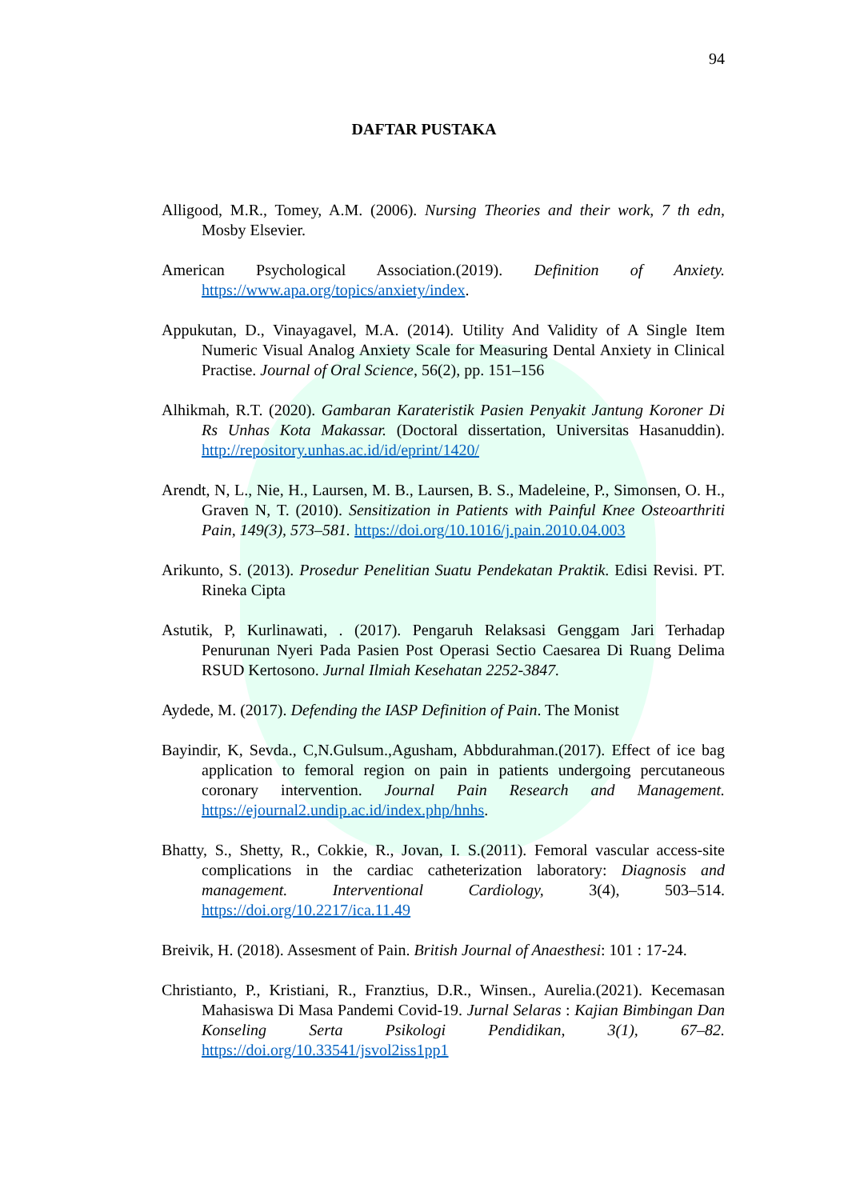94
DAFTAR PUSTAKA
Alligood, M.R., Tomey, A.M. (2006). Nursing Theories and their work, 7 th edn, Mosby Elsevier.
American Psychological Association.(2019). Definition of Anxiety. https://www.apa.org/topics/anxiety/index.
Appukutan, D., Vinayagavel, M.A. (2014). Utility And Validity of A Single Item Numeric Visual Analog Anxiety Scale for Measuring Dental Anxiety in Clinical Practise. Journal of Oral Science, 56(2), pp. 151–156
Alhikmah, R.T. (2020). Gambaran Karateristik Pasien Penyakit Jantung Koroner Di Rs Unhas Kota Makassar. (Doctoral dissertation, Universitas Hasanuddin). http://repository.unhas.ac.id/id/eprint/1420/
Arendt, N, L., Nie, H., Laursen, M. B., Laursen, B. S., Madeleine, P., Simonsen, O. H., Graven N, T. (2010). Sensitization in Patients with Painful Knee Osteoarthriti Pain, 149(3), 573–581. https://doi.org/10.1016/j.pain.2010.04.003
Arikunto, S. (2013). Prosedur Penelitian Suatu Pendekatan Praktik. Edisi Revisi. PT. Rineka Cipta
Astutik, P, Kurlinawati, . (2017). Pengaruh Relaksasi Genggam Jari Terhadap Penurunan Nyeri Pada Pasien Post Operasi Sectio Caesarea Di Ruang Delima RSUD Kertosono. Jurnal Ilmiah Kesehatan 2252-3847.
Aydede, M. (2017). Defending the IASP Definition of Pain. The Monist
Bayindir, K, Sevda., C,N.Gulsum.,Agusham, Abbdurahman.(2017). Effect of ice bag application to femoral region on pain in patients undergoing percutaneous coronary intervention. Journal Pain Research and Management. https://ejournal2.undip.ac.id/index.php/hnhs.
Bhatty, S., Shetty, R., Cokkie, R., Jovan, I. S.(2011). Femoral vascular access-site complications in the cardiac catheterization laboratory: Diagnosis and management. Interventional Cardiology, 3(4), 503–514. https://doi.org/10.2217/ica.11.49
Breivik, H. (2018). Assesment of Pain. British Journal of Anaesthesi: 101 : 17-24.
Christianto, P., Kristiani, R., Franztius, D.R., Winsen., Aurelia.(2021). Kecemasan Mahasiswa Di Masa Pandemi Covid-19. Jurnal Selaras : Kajian Bimbingan Dan Konseling Serta Psikologi Pendidikan, 3(1), 67–82. https://doi.org/10.33541/jsvol2iss1pp1